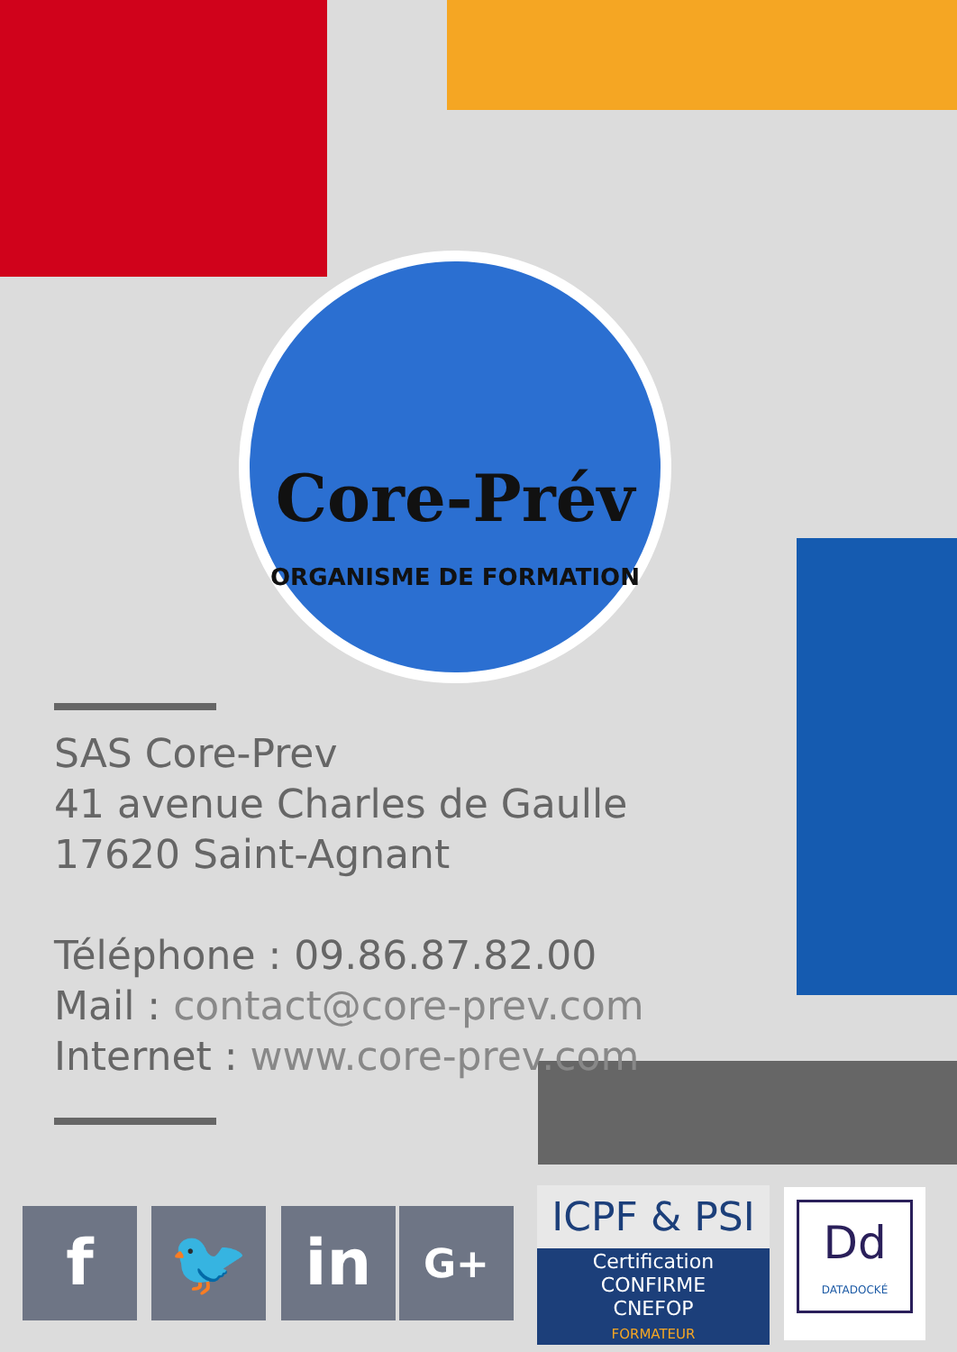Core-Prév
ORGANISME DE FORMATION
SAS Core-Prev
41 avenue Charles de Gaulle
17620 Saint-Agnant
Téléphone : 09.86.87.82.00
Mail : contact@core-prev.com
Internet : www.core-prev.com
f 🐦 in G+
ICPF & PSI
Certification
CONFIRME
CNEFOP
FORMATEUR
Dd
DATADOCKÉ